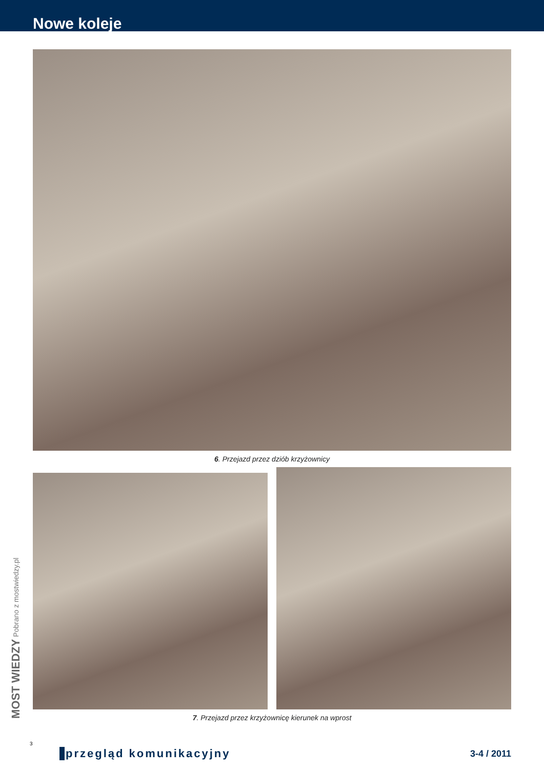Nowe koleje
6. Przejazd przez dziób krzyżownicy
7. Przejazd przez krzyżownicę kierunek na wprost
MOST WIEDZY Pobrano z mostwiedzy.pl
3
przegląd komunikacyjny 3-4 / 2011